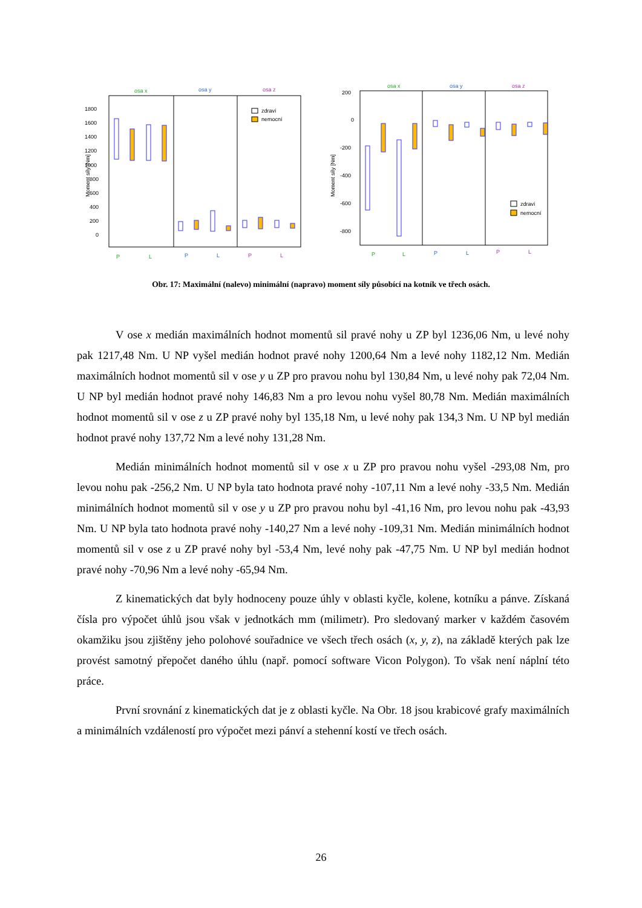osa x
osa y
osa z
1800
1600
1400
1200
1000
800
600
400
200
0
Moment síly [Nm]
zdraví
nemocní
P
L
P
L
P
L
osa x
osa y
osa z
200
0
-200
-400
-600
-800
Moment síly [Nm]
zdraví
nemocní
P
L
P
L
P
L
Obr. 17: Maximální (nalevo) minimální (napravo) moment síly působící na kotník ve třech osách.
V ose x medián maximálních hodnot momentů sil pravé nohy u ZP byl 1236,06 Nm, u levé nohy pak 1217,48 Nm. U NP vyšel medián hodnot pravé nohy 1200,64 Nm a levé nohy 1182,12 Nm. Medián maximálních hodnot momentů sil v ose y u ZP pro pravou nohu byl 130,84 Nm, u levé nohy pak 72,04 Nm. U NP byl medián hodnot pravé nohy 146,83 Nm a pro levou nohu vyšel 80,78 Nm. Medián maximálních hodnot momentů sil v ose z u ZP pravé nohy byl 135,18 Nm, u levé nohy pak 134,3 Nm. U NP byl medián hodnot pravé nohy 137,72 Nm a levé nohy 131,28 Nm.
Medián minimálních hodnot momentů sil v ose x u ZP pro pravou nohu vyšel -293,08 Nm, pro levou nohu pak -256,2 Nm. U NP byla tato hodnota pravé nohy -107,11 Nm a levé nohy -33,5 Nm. Medián minimálních hodnot momentů sil v ose y u ZP pro pravou nohu byl -41,16 Nm, pro levou nohu pak -43,93 Nm. U NP byla tato hodnota pravé nohy -140,27 Nm a levé nohy -109,31 Nm. Medián minimálních hodnot momentů sil v ose z u ZP pravé nohy byl -53,4 Nm, levé nohy pak -47,75 Nm. U NP byl medián hodnot pravé nohy -70,96 Nm a levé nohy -65,94 Nm.
Z kinematických dat byly hodnoceny pouze úhly v oblasti kyčle, kolene, kotníku a pánve. Získaná čísla pro výpočet úhlů jsou však v jednotkách mm (milimetr). Pro sledovaný marker v každém časovém okamžiku jsou zjištěny jeho polohové souřadnice ve všech třech osách (x, y, z), na základě kterých pak lze provést samotný přepočet daného úhlu (např. pomocí software Vicon Polygon). To však není náplní této práce.
První srovnání z kinematických dat je z oblasti kyčle. Na Obr. 18 jsou krabicové grafy maximálních a minimálních vzdáleností pro výpočet mezi pánví a stehenní kostí ve třech osách.
26